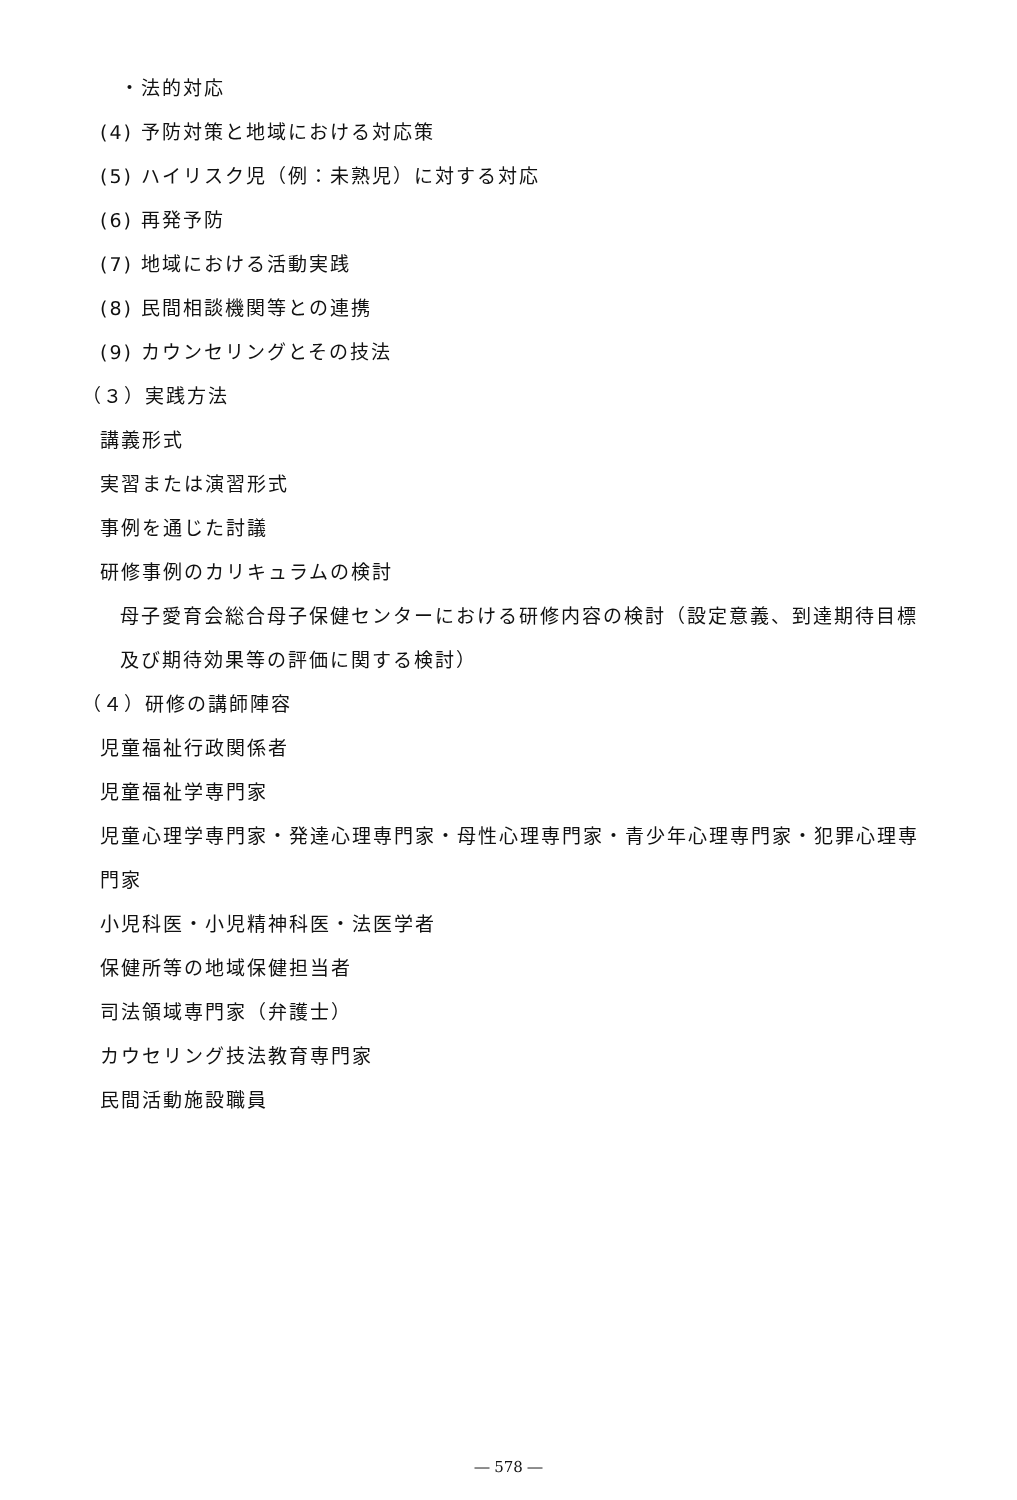・法的対応
(4) 予防対策と地域における対応策
(5) ハイリスク児（例：未熟児）に対する対応
(6) 再発予防
(7) 地域における活動実践
(8) 民間相談機関等との連携
(9) カウンセリングとその技法
（３）実践方法
講義形式
実習または演習形式
事例を通じた討議
研修事例のカリキュラムの検討
母子愛育会総合母子保健センターにおける研修内容の検討（設定意義、到達期待目標
及び期待効果等の評価に関する検討）
（４）研修の講師陣容
児童福祉行政関係者
児童福祉学専門家
児童心理学専門家・発達心理専門家・母性心理専門家・青少年心理専門家・犯罪心理専
門家
小児科医・小児精神科医・法医学者
保健所等の地域保健担当者
司法領域専門家（弁護士）
カウセリング技法教育専門家
民間活動施設職員
― 578 ―